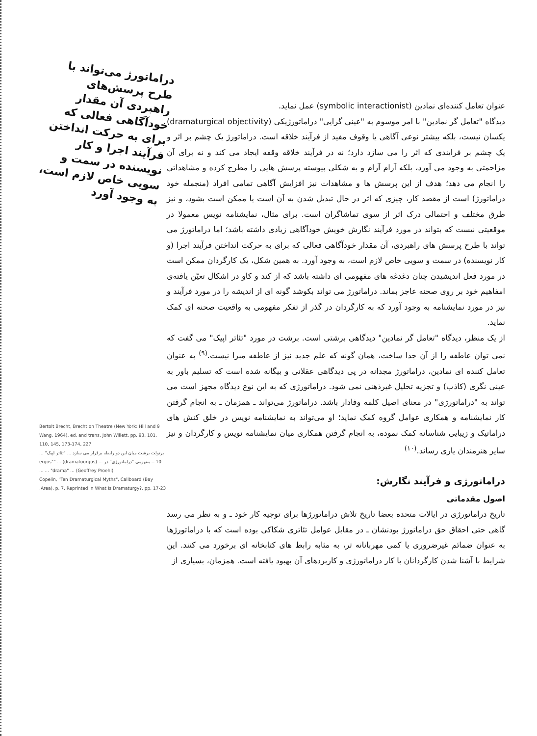دراماتورژ می‌تواند با طرح پرسش‌های راهبردی آن مقدار خودآگاهی فعالی که برای به حرکت انداختن فرآیند اجرا و کار نویسنده در سمت و سویی خاص لازم است، به وجود آورد
عنوان تعامل کننده‌ای نمادین (symbolic interactionist) عمل نماید.
دیدگاه "تعامل گر نمادین" با امر موسوم به "عینی گرایی" دراماتورژیکی (dramaturgical objectivity) یکسان نیست، بلکه بیشتر نوعی آگاهی یا وقوف مفید از فرآیند خلاقه است. دراماتورژ یک چشم بر اثر و یک چشم بر فرایندی که اثر را می سازد دارد؛ نه در فرآیند خلاقه وقفه ایجاد می کند و نه برای آن مزاحمتی به وجود می آورد، بلکه آرام آرام و به شکلی پیوسته پرسش هایی را مطرح کرده و مشاهداتی را انجام می دهد؛ هدف از این پرسش ها و مشاهدات نیز افزایش آگاهی تمامی افراد (منجمله خود دراماتورژ) است از مقصد کار، چیزی که اثر در حال تبدیل شدن به آن است یا ممکن است بشود، و نیز طرق مختلف و احتمالی درک اثر از سوی تماشاگران است. برای مثال، نمایشنامه نویس معمولا در موقعیتی نیست که بتواند در مورد فرآیند نگارش خویش خودآگاهی زیادی داشته باشد؛ اما دراماتورژ می تواند با طرح پرسش های راهبردی، آن مقدار خودآگاهی فعالی که برای به حرکت انداختن فرآیند اجرا (و کار نویسنده) در سمت و سویی خاص لازم است، به وجود آورد. به همین شکل، یک کارگردان ممکن است در مورد فعل اندیشیدن چنان دغدغه های مفهومی ای داشته باشد که از کند و کاو در اشکال تعیّن یافته‌ی امفاهیم خود بر روی صحنه عاجز بماند. دراماتورژ می تواند بکوشد گونه ای از اندیشه را در مورد فرآیند و نیز در مورد نمایشنامه به وجود آورد که به کارگردان در گذر از تفکر مفهومی به واقعیت صحنه ای کمک نماید.
از یک منظر، دیدگاه "تعامل گر نمادین" دیدگاهی برشتی است. برشت در مورد "تئاتر اپیک" می گفت که نمی توان عاطفه را از آن جدا ساخت، همان گونه که علم جدید نیز از عاطفه مبرا نیست.<sup>(۹)</sup> به عنوان تعامل کننده ای نمادین، دراماتورژ مجدانه در پی دیدگاهی عقلانی و بیگانه شده است که تسلیم باور به عینی نگری (کاذب) و تجزیه تحلیل غیرذهنی نمی شود. دراماتورژی که به این نوع دیدگاه مجهز است می تواند به "دراماتورژی" در معنای اصیل کلمه وفادار باشد. دراماتورژ می‌تواند ـ همزمان ـ به انجام گرفتن کار نمایشنامه و همکاری عوامل گروه کمک نماید؛ او می‌تواند به نمایشنامه نویس در خلق کنش های دراماتیک و زیبایی شناسانه کمک نموده، به انجام گرفتن همکاری میان نمایشنامه نویس و کارگردان و نیز سایر هنرمندان یاری رساند.<sup>(۱۰)</sup>
دراماتورژی و فرآیند نگارش:
اصول مقدماتی
تاریخ دراماتورژی در ایالات متحده بعضا تاریخ تلاش دراماتورژها برای توجیه کار خود ـ و به نظر می رسد گاهی حتی احقاق حق دراماتورژ بودنشان ـ در مقابل عوامل تئاتری شکاکی بوده است که با دراماتورژها به عنوان ضمائم غیرضروری یا کمی مهربانانه تر، به مثابه رابط های کتابخانه ای برخورد می کنند. این شرایط با آشنا شدن کارگردانان با کار دراماتورژی و کاربردهای آن بهبود یافته است. همزمان، بسیاری از
9 Bertolt Brecht, Brecht on Theatre (New York: Hill and Wang, 1964), ed. and trans. John Willett, pp. 93, 101, 110, 145, 173-174, 227
برتولت برشت میان این دو رابطه برقرار می سازد ... "تئاتر اپیک" ...
10 ــ مفهومی "دراماتورژی" در ... (dramatourgos) ... "ergos" ... "drama" ... (Geoffrey Proehl) ...
Copelin, "Ten Dramaturgical Myths", Callboard (Bay Area), p. 7. Reprinted in What Is Dramaturgy?, pp. 17-23.